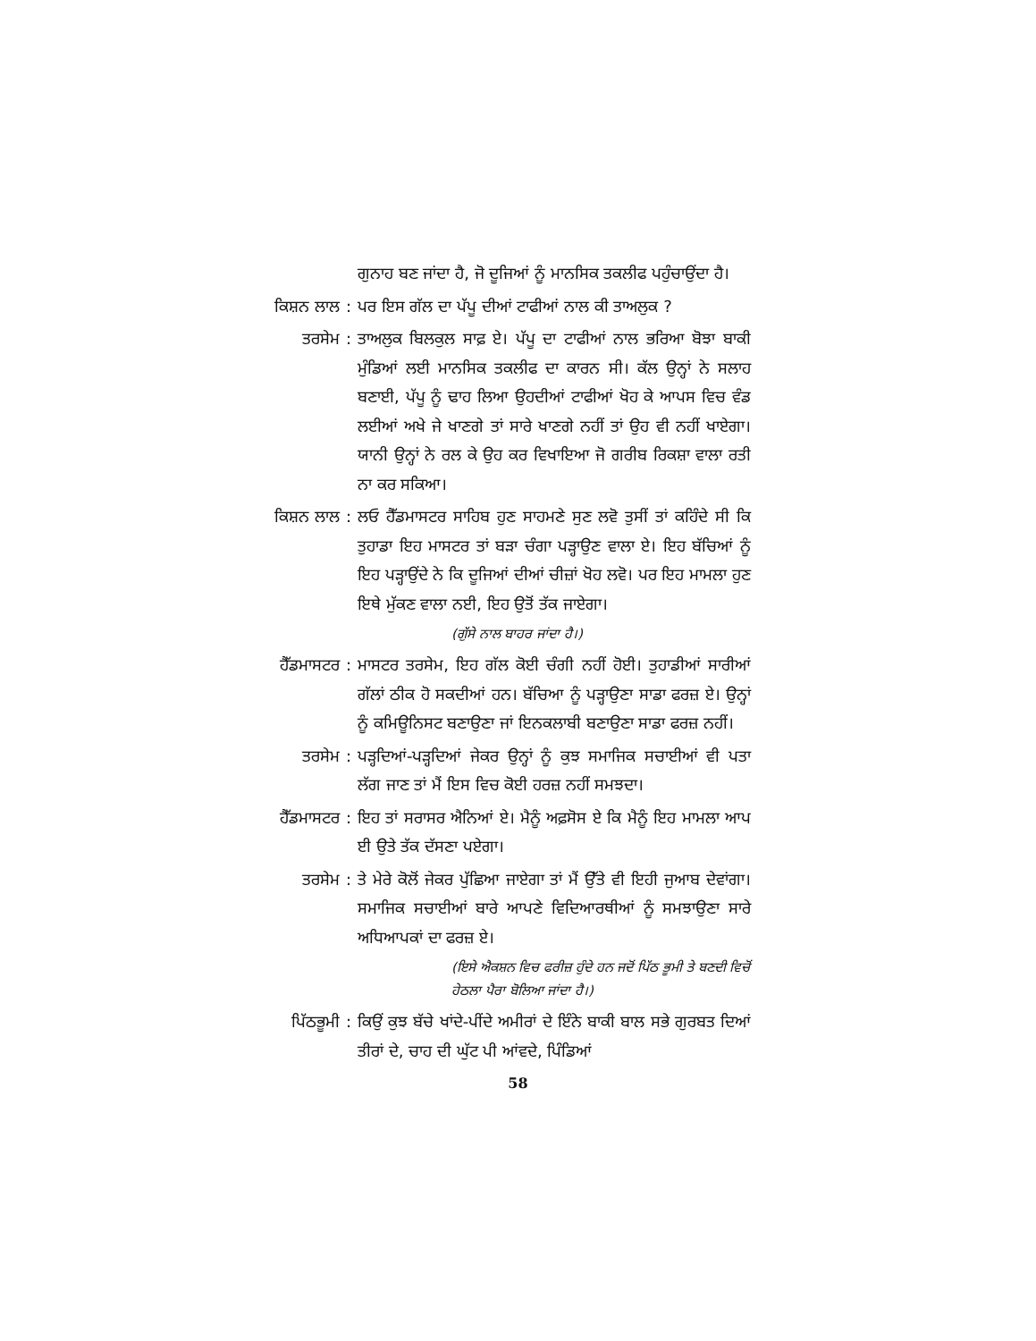ਗੁਨਾਹ ਬਣ ਜਾਂਦਾ ਹੈ, ਜੋ ਦੂਜਿਆਂ ਨੂੰ ਮਾਨਸਿਕ ਤਕਲੀਫ ਪਹੁੰਚਾਉਂਦਾ ਹੈ।
ਕਿਸ਼ਨ ਲਾਲ : ਪਰ ਇਸ ਗੱਲ ਦਾ ਪੱਪੂ ਦੀਆਂ ਟਾਫੀਆਂ ਨਾਲ ਕੀ ਤਾਅਲੁਕ ?
ਤਰਸੇਮ : ਤਾਅਲੁਕ ਬਿਲਕੁਲ ਸਾਫ਼ ਏ। ਪੱਪੂ ਦਾ ਟਾਫੀਆਂ ਨਾਲ ਭਰਿਆ ਬੋਝਾ ਬਾਕੀ ਮੁੰਡਿਆਂ ਲਈ ਮਾਨਸਿਕ ਤਕਲੀਫ ਦਾ ਕਾਰਨ ਸੀ। ਕੱਲ ਉਨ੍ਹਾਂ ਨੇ ਸਲਾਹ ਬਣਾਈ, ਪੱਪੂ ਨੂੰ ਢਾਹ ਲਿਆ ਉਹਦੀਆਂ ਟਾਫੀਆਂ ਖੋਹ ਕੇ ਆਪਸ ਵਿਚ ਵੰਡ ਲਈਆਂ ਅਖੇ ਜੇ ਖਾਣਗੇ ਤਾਂ ਸਾਰੇ ਖਾਣਗੇ ਨਹੀਂ ਤਾਂ ਉਹ ਵੀ ਨਹੀਂ ਖਾਏਗਾ। ਯਾਨੀ ਉਨ੍ਹਾਂ ਨੇ ਰਲ ਕੇ ਉਹ ਕਰ ਵਿਖਾਇਆ ਜੋ ਗਰੀਬ ਰਿਕਸ਼ਾ ਵਾਲਾ ਰਤੀ ਨਾ ਕਰ ਸਕਿਆ।
ਕਿਸ਼ਨ ਲਾਲ : ਲਓ ਹੈੱਡਮਾਸਟਰ ਸਾਹਿਬ ਹੁਣ ਸਾਹਮਣੇ ਸੁਣ ਲਵੋ ਤੁਸੀਂ ਤਾਂ ਕਹਿੰਦੇ ਸੀ ਕਿ ਤੁਹਾਡਾ ਇਹ ਮਾਸਟਰ ਤਾਂ ਬੜਾ ਚੰਗਾ ਪੜ੍ਹਾਉਣ ਵਾਲਾ ਏ। ਇਹ ਬੱਚਿਆਂ ਨੂੰ ਇਹ ਪੜ੍ਹਾਉਂਦੇ ਨੇ ਕਿ ਦੂਜਿਆਂ ਦੀਆਂ ਚੀਜ਼ਾਂ ਖੋਹ ਲਵੋ। ਪਰ ਇਹ ਮਾਮਲਾ ਹੁਣ ਇਥੇ ਮੁੱਕਣ ਵਾਲਾ ਨਈ, ਇਹ ਉਤੋਂ ਤੱਕ ਜਾਏਗਾ।
(ਗੁੱਸੇ ਨਾਲ ਬਾਹਰ ਜਾਂਦਾ ਹੈ।)
ਹੈੱਡਮਾਸਟਰ : ਮਾਸਟਰ ਤਰਸੇਮ, ਇਹ ਗੱਲ ਕੋਈ ਚੰਗੀ ਨਹੀਂ ਹੋਈ। ਤੁਹਾਡੀਆਂ ਸਾਰੀਆਂ ਗੱਲਾਂ ਠੀਕ ਹੋ ਸਕਦੀਆਂ ਹਨ। ਬੱਚਿਆ ਨੂੰ ਪੜ੍ਹਾਉਣਾ ਸਾਡਾ ਫਰਜ਼ ਏ। ਉਨ੍ਹਾਂ ਨੂੰ ਕਮਿਊਨਿਸਟ ਬਣਾਉਣਾ ਜਾਂ ਇਨਕਲਾਬੀ ਬਣਾਉਣਾ ਸਾਡਾ ਫਰਜ਼ ਨਹੀਂ।
ਤਰਸੇਮ : ਪੜ੍ਹਦਿਆਂ-ਪੜ੍ਹਦਿਆਂ ਜੇਕਰ ਉਨ੍ਹਾਂ ਨੂੰ ਕੁਝ ਸਮਾਜਿਕ ਸਚਾਈਆਂ ਵੀ ਪਤਾ ਲੱਗ ਜਾਣ ਤਾਂ ਮੈਂ ਇਸ ਵਿਚ ਕੋਈ ਹਰਜ਼ ਨਹੀਂ ਸਮਝਦਾ।
ਹੈੱਡਮਾਸਟਰ : ਇਹ ਤਾਂ ਸਰਾਸਰ ਐਨਿਆਂ ਏ। ਮੈਨੂੰ ਅਫ਼ਸੋਸ ਏ ਕਿ ਮੈਨੂੰ ਇਹ ਮਾਮਲਾ ਆਪ ਈ ਉਤੇ ਤੱਕ ਦੱਸਣਾ ਪਏਗਾ।
ਤਰਸੇਮ : ਤੇ ਮੇਰੇ ਕੋਲੋਂ ਜੇਕਰ ਪੁੱਛਿਆ ਜਾਏਗਾ ਤਾਂ ਮੈਂ ਉੱਤੇ ਵੀ ਇਹੀ ਜੁਆਬ ਦੇਵਾਂਗਾ। ਸਮਾਜਿਕ ਸਚਾਈਆਂ ਬਾਰੇ ਆਪਣੇ ਵਿਦਿਆਰਥੀਆਂ ਨੂੰ ਸਮਝਾਉਣਾ ਸਾਰੇ ਅਧਿਆਪਕਾਂ ਦਾ ਫਰਜ਼ ਏ।
(ਇਸੇ ਐਕਸ਼ਨ ਵਿਚ ਫਰੀਜ਼ ਹੁੰਦੇ ਹਨ ਜਦੋਂ ਪਿੱਠ ਭੂਮੀ ਤੇ ਬਣਦੀ ਵਿਚੋਂ ਹੇਠਲਾ ਪੈਰਾ ਬੋਲਿਆ ਜਾਂਦਾ ਹੈ।)
ਪਿੱਠਭੂਮੀ : ਕਿਉਂ ਕੁਝ ਬੱਚੇ ਖਾਂਦੇ-ਪੀਂਦੇ ਅਮੀਰਾਂ ਦੇ ਇੰਨੇ ਬਾਕੀ ਬਾਲ ਸਭੇ ਗੁਰਬਤ ਦਿਆਂ ਤੀਰਾਂ ਦੇ, ਚਾਹ ਦੀ ਘੁੱਟ ਪੀ ਆਂਵਦੇ, ਪਿੰਡਿਆਂ
58